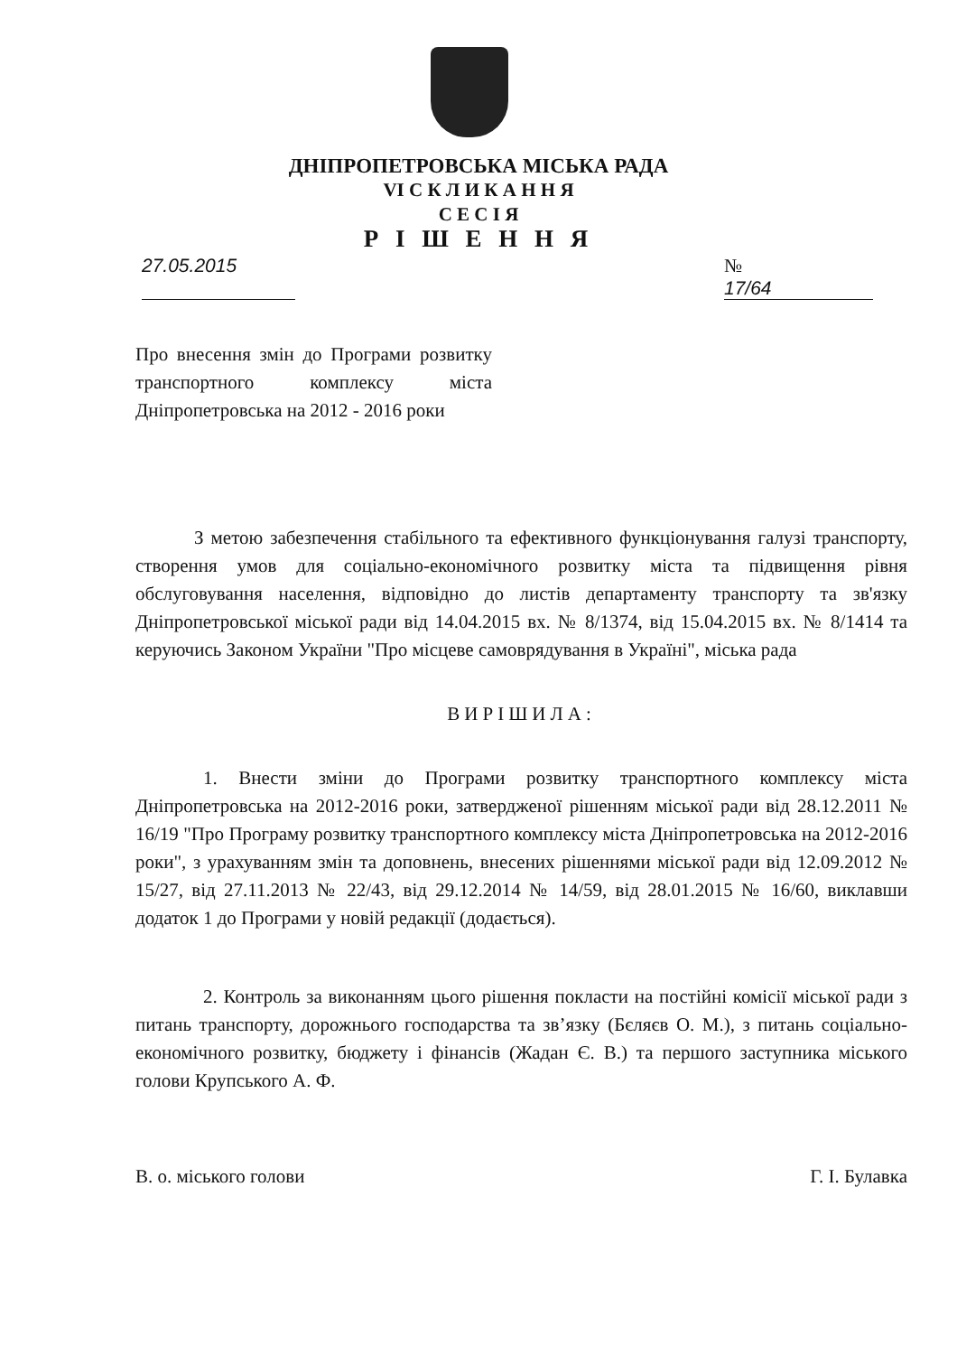ДНІПРОПЕТРОВСЬКА МІСЬКА РАДА
VI С К Л И К А Н Н Я
С Е С І Я
Р І Ш Е Н Н Я
27.05.2015 № 17/64
Про внесення змін до Програми розвитку транспортного комплексу міста Дніпропетровська на 2012 - 2016 роки
З метою забезпечення стабільного та ефективного функціонування галузі транспорту, створення умов для соціально-економічного розвитку міста та підвищення рівня обслуговування населення, відповідно до листів департаменту транспорту та зв'язку Дніпропетровської міської ради від 14.04.2015 вх. № 8/1374, від 15.04.2015 вх. № 8/1414 та керуючись Законом України "Про місцеве самоврядування в Україні", міська рада
ВИРІШИЛА:
1. Внести зміни до Програми розвитку транспортного комплексу міста Дніпропетровська на 2012-2016 роки, затвердженої рішенням міської ради від 28.12.2011 № 16/19 "Про Програму розвитку транспортного комплексу міста Дніпропетровська на 2012-2016 роки", з урахуванням змін та доповнень, внесених рішеннями міської ради від 12.09.2012 № 15/27, від 27.11.2013 № 22/43, від 29.12.2014 № 14/59, від 28.01.2015 № 16/60, виклавши додаток 1 до Програми у новій редакції (додається).
2. Контроль за виконанням цього рішення покласти на постійні комісії міської ради з питань транспорту, дорожнього господарства та зв’язку (Бєляєв О. М.), з питань соціально-економічного розвитку, бюджету і фінансів (Жадан Є. В.) та першого заступника міського голови Крупського А. Ф.
В. о. міського голови Г. І. Булавка